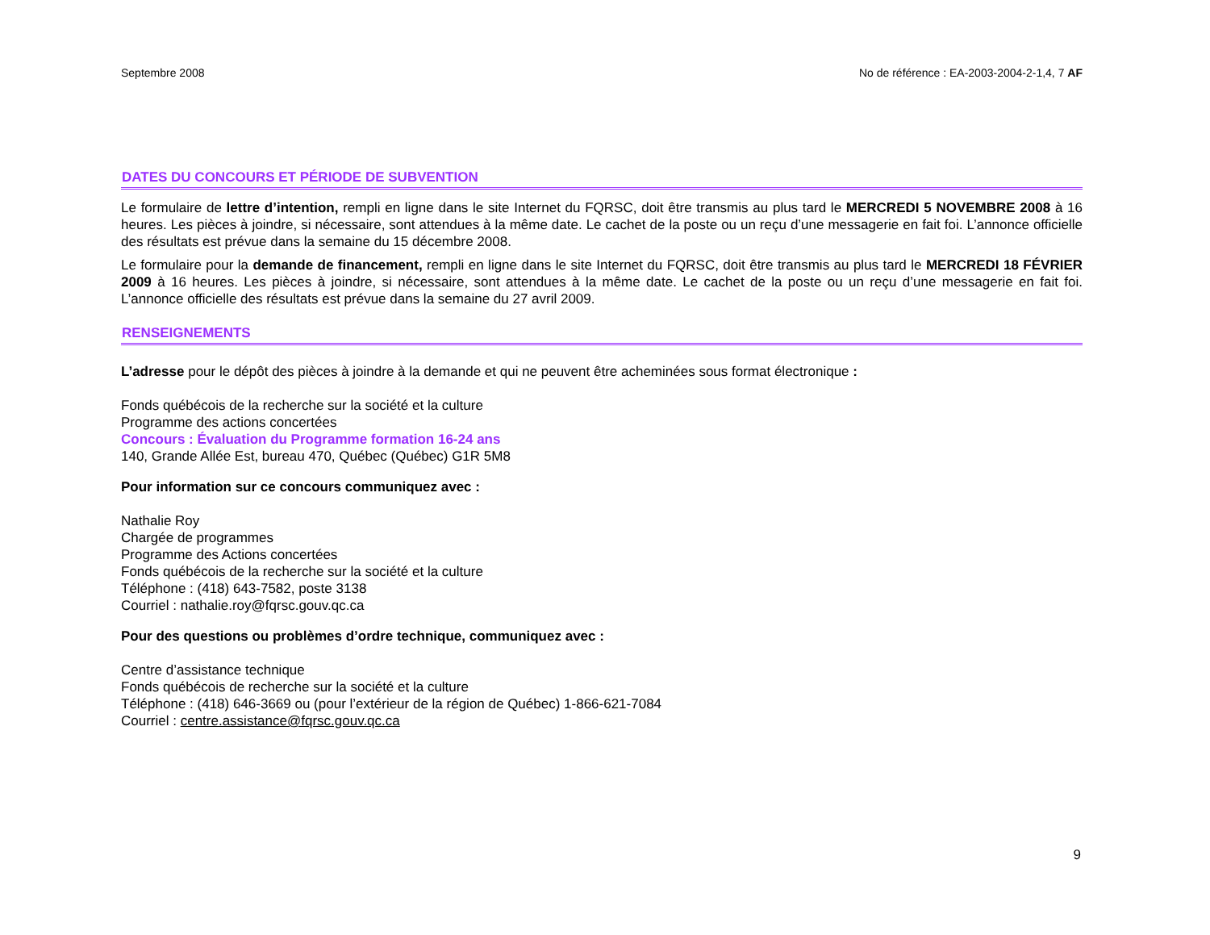Septembre 2008 No de référence : EA-2003-2004-2-1,4, 7 AF
DATES DU CONCOURS ET PÉRIODE DE SUBVENTION
Le formulaire de lettre d’intention, rempli en ligne dans le site Internet du FQRSC, doit être transmis au plus tard le MERCREDI 5 NOVEMBRE 2008 à 16 heures. Les pièces à joindre, si nécessaire, sont attendues à la même date. Le cachet de la poste ou un reçu d’une messagerie en fait foi. L’annonce officielle des résultats est prévue dans la semaine du 15 décembre 2008.
Le formulaire pour la demande de financement, rempli en ligne dans le site Internet du FQRSC, doit être transmis au plus tard le MERCREDI 18 FÉVRIER 2009 à 16 heures. Les pièces à joindre, si nécessaire, sont attendues à la même date. Le cachet de la poste ou un reçu d’une messagerie en fait foi. L’annonce officielle des résultats est prévue dans la semaine du 27 avril 2009.
RENSEIGNEMENTS
L’adresse pour le dépôt des pièces à joindre à la demande et qui ne peuvent être acheminées sous format électronique :
Fonds québécois de la recherche sur la société et la culture
Programme des actions concertées
Concours : Évaluation du Programme formation 16-24 ans
140, Grande Allée Est, bureau 470, Québec (Québec) G1R 5M8
Pour information sur ce concours communiquez avec :
Nathalie Roy
Chargée de programmes
Programme des Actions concertées
Fonds québécois de la recherche sur la société et la culture
Téléphone : (418) 643-7582, poste 3138
Courriel : nathalie.roy@fqrsc.gouv.qc.ca
Pour des questions ou problèmes d’ordre technique, communiquez avec :
Centre d’assistance technique
Fonds québécois de recherche sur la société et la culture
Téléphone : (418) 646-3669 ou (pour l’extérieur de la région de Québec) 1-866-621-7084
Courriel : centre.assistance@fqrsc.gouv.qc.ca
9